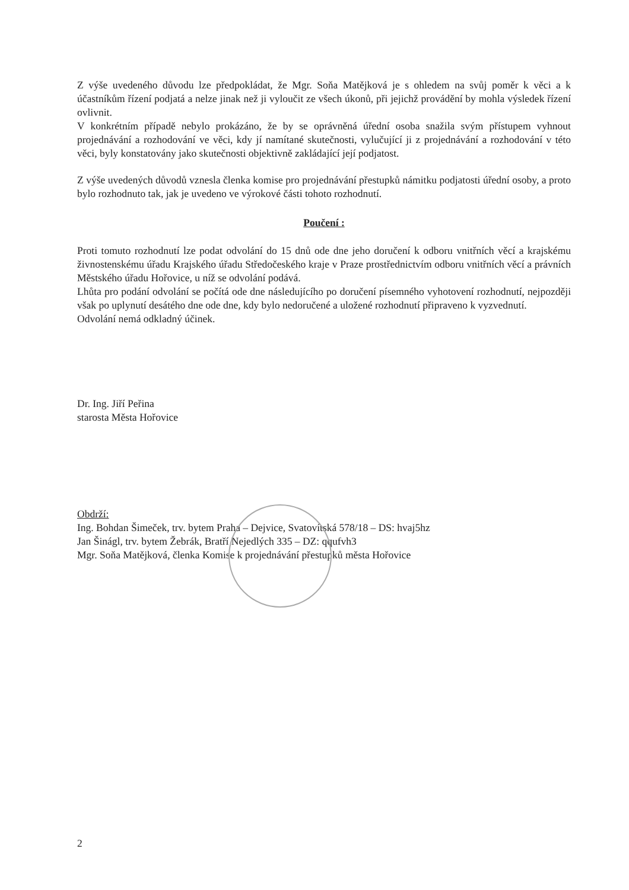Z výše uvedeného důvodu lze předpokládat, že Mgr. Soňa Matějková je s ohledem na svůj poměr k věci a k účastníkům řízení podjatá a nelze jinak než ji vyloučit ze všech úkonů, při jejichž provádění by mohla výsledek řízení ovlivnit.
V konkrétním případě nebylo prokázáno, že by se oprávněná úřední osoba snažila svým přístupem vyhnout projednávání a rozhodování ve věci, kdy jí namítané skutečnosti, vylučující ji z projednávání a rozhodování v této věci, byly konstatovány jako skutečnosti objektivně zakládající její podjatost.
Z výše uvedených důvodů vznesla členka komise pro projednávání přestupků námitku podjatosti úřední osoby, a proto bylo rozhodnuto tak, jak je uvedeno ve výrokové části tohoto rozhodnutí.
Poučení :
Proti tomuto rozhodnutí lze podat odvolání do 15 dnů ode dne jeho doručení k odboru vnitřních věcí a krajskému živnostenskému úřadu Krajského úřadu Středočeského kraje v Praze prostřednictvím odboru vnitřních věcí a právních Městského úřadu Hořovice, u níž se odvolání podává.
Lhůta pro podání odvolání se počítá ode dne následujícího po doručení písemného vyhotovení rozhodnutí, nejpozději však po uplynutí desátého dne ode dne, kdy bylo nedoručené a uložené rozhodnutí připraveno k vyzvednutí.
Odvolání nemá odkladný účinek.
Dr. Ing. Jiří Peřina
starosta Města Hořovice
Obdrží:
Ing. Bohdan Šimeček, trv. bytem Praha – Dejvice, Svatovítská 578/18 – DS: hvaj5hz
Jan Šinágl, trv. bytem Žebrák, Bratří Nejedlých 335 – DZ: qqufvh3
Mgr. Soňa Matějková, členka Komise k projednávání přestupků města Hořovice
2